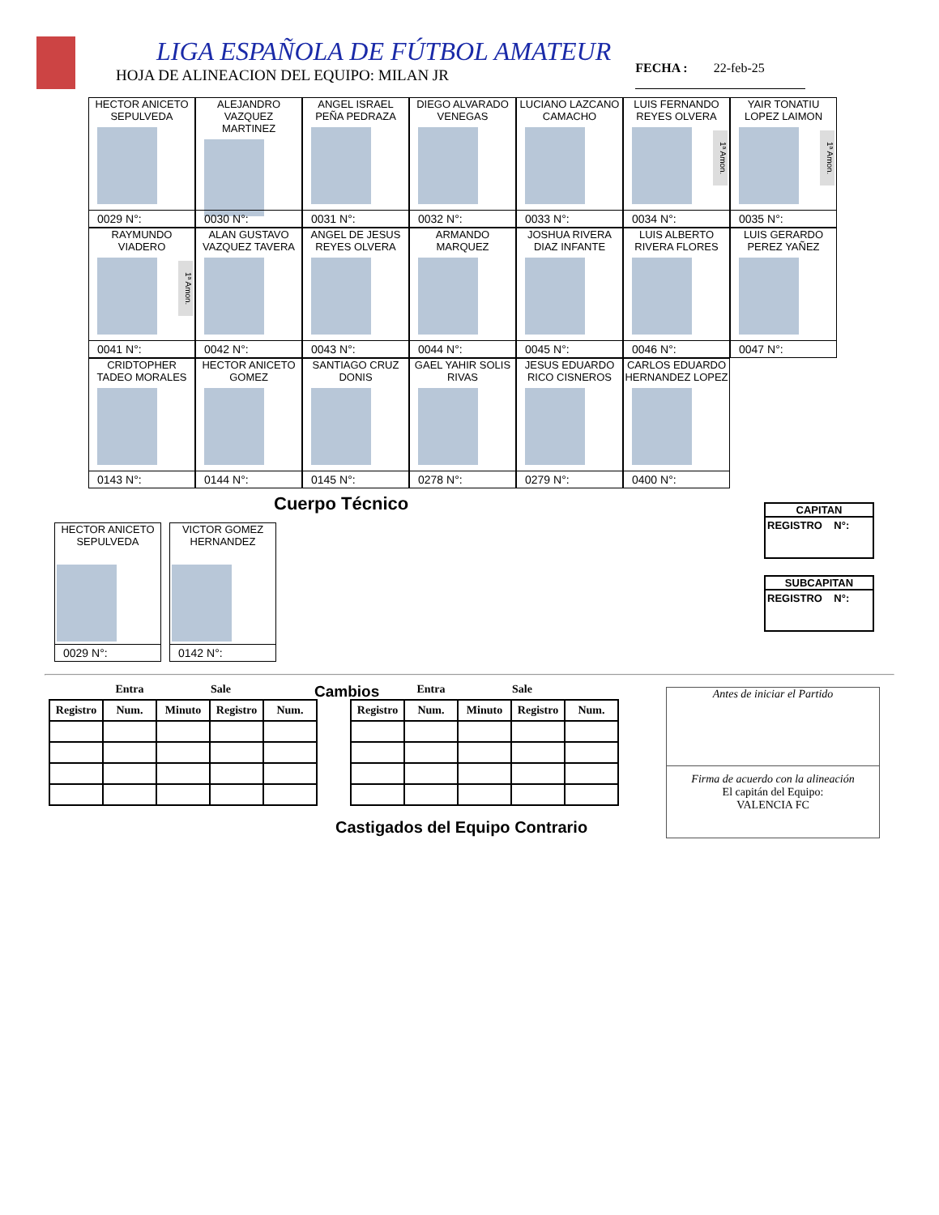LIGA ESPAÑOLA DE FÚTBOL AMATEUR
HOJA DE ALINEACION DEL EQUIPO: MILAN JR
FECHA : 22-feb-25
HECTOR ANICETO SEPULVEDA
0029 N°:
ALEJANDRO VAZQUEZ MARTINEZ
0030 N°:
ANGEL ISRAEL PEÑA PEDRAZA
0031 N°:
DIEGO ALVARADO VENEGAS
0032 N°:
LUCIANO LAZCANO CAMACHO
0033 N°:
LUIS FERNANDO REYES OLVERA
1ª Amon.
0034 N°:
YAIR TONATIU LOPEZ LAIMON
1ª Amon.
0035 N°:
RAYMUNDO VIADERO
1ª Amon.
0041 N°:
ALAN GUSTAVO VAZQUEZ TAVERA
0042 N°:
ANGEL DE JESUS REYES OLVERA
0043 N°:
ARMANDO MARQUEZ
0044 N°:
JOSHUA RIVERA DIAZ INFANTE
0045 N°:
LUIS ALBERTO RIVERA FLORES
0046 N°:
LUIS GERARDO PEREZ YAÑEZ
0047 N°:
CRIDTOPHER TADEO MORALES
0143 N°:
HECTOR ANICETO GOMEZ
0144 N°:
SANTIAGO CRUZ DONIS
0145 N°:
GAEL YAHIR SOLIS RIVAS
0278 N°:
JESUS EDUARDO RICO CISNEROS
0279 N°:
CARLOS EDUARDO HERNANDEZ LOPEZ
0400 N°:
Cuerpo Técnico
CAPITAN
REGISTRO N°:
SUBCAPITAN
REGISTRO N°:
HECTOR ANICETO SEPULVEDA
0029 N°:
VICTOR GOMEZ HERNANDEZ
0142 N°:
| Entra | | | Sale | |
| Registro | Num. | Minuto | Registro | Num. |
Cambios
| Entra | | | Sale | |
| Registro | Num. | Minuto | Registro | Num. |
Antes de iniciar el Partido
Firma de acuerdo con la alineación
El capitán del Equipo:
VALENCIA FC
Castigados del Equipo Contrario